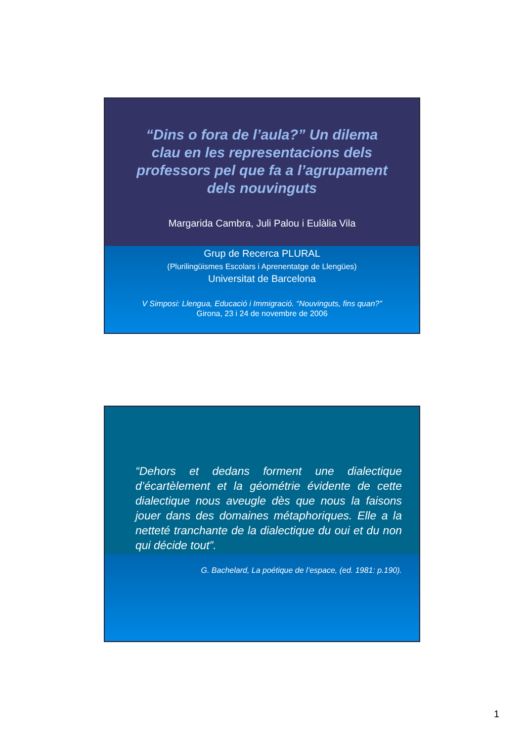“Dins o fora de l’aula?” Un dilema clau en les representacions dels professors pel que fa a l’agrupament dels nouvinguts
Margarida Cambra, Juli Palou i Eulàlia Vila
Grup de Recerca PLURAL
(Plurilingüismes Escolars i Aprenentatge de Llengües)
Universitat de Barcelona
V Simposi: Llengua, Educació i Immigració. “Nouvinguts, fins quan?”
Girona, 23 i 24 de novembre de 2006
“Dehors et dedans forment une dialectique d’écartèlement et la géométrie évidente de cette dialectique nous aveugle dès que nous la faisons jouer dans des domaines métaphoriques. Elle a la netteté tranchante de la dialectique du oui et du non qui décide tout”.
G. Bachelard, La poétique de l’espace, (ed. 1981: p.190).
1